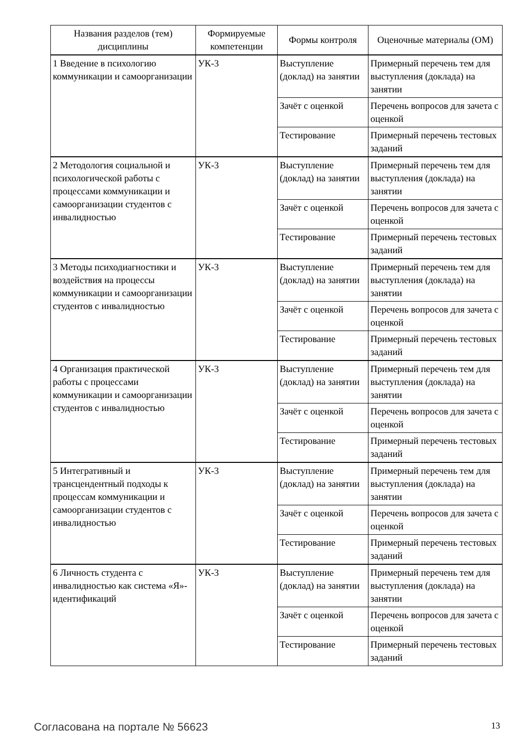| Названия разделов (тем) дисциплины | Формируемые компетенции | Формы контроля | Оценочные материалы (ОМ) |
| --- | --- | --- | --- |
| 1 Введение в психологию коммуникации и самоорганизации | УК-3 | Выступление (доклад) на занятии | Примерный перечень тем для выступления (доклада) на занятии |
| | | Зачёт с оценкой | Перечень вопросов для зачета с оценкой |
| | | Тестирование | Примерный перечень тестовых заданий |
| 2 Методология социальной и психологической работы с процессами коммуникации и самоорганизации студентов с инвалидностью | УК-3 | Выступление (доклад) на занятии | Примерный перечень тем для выступления (доклада) на занятии |
| | | Зачёт с оценкой | Перечень вопросов для зачета с оценкой |
| | | Тестирование | Примерный перечень тестовых заданий |
| 3 Методы психодиагностики и воздействия на процессы коммуникации и самоорганизации студентов с инвалидностью | УК-3 | Выступление (доклад) на занятии | Примерный перечень тем для выступления (доклада) на занятии |
| | | Зачёт с оценкой | Перечень вопросов для зачета с оценкой |
| | | Тестирование | Примерный перечень тестовых заданий |
| 4 Организация практической работы с процессами коммуникации и самоорганизации студентов с инвалидностью | УК-3 | Выступление (доклад) на занятии | Примерный перечень тем для выступления (доклада) на занятии |
| | | Зачёт с оценкой | Перечень вопросов для зачета с оценкой |
| | | Тестирование | Примерный перечень тестовых заданий |
| 5 Интегративный и трансцендентный подходы к процессам коммуникации и самоорганизации студентов с инвалидностью | УК-3 | Выступление (доклад) на занятии | Примерный перечень тем для выступления (доклада) на занятии |
| | | Зачёт с оценкой | Перечень вопросов для зачета с оценкой |
| | | Тестирование | Примерный перечень тестовых заданий |
| 6 Личность студента с инвалидностью как система «Я»-идентификаций | УК-3 | Выступление (доклад) на занятии | Примерный перечень тем для выступления (доклада) на занятии |
| | | Зачёт с оценкой | Перечень вопросов для зачета с оценкой |
| | | Тестирование | Примерный перечень тестовых заданий |
Согласована на портале № 56623 13